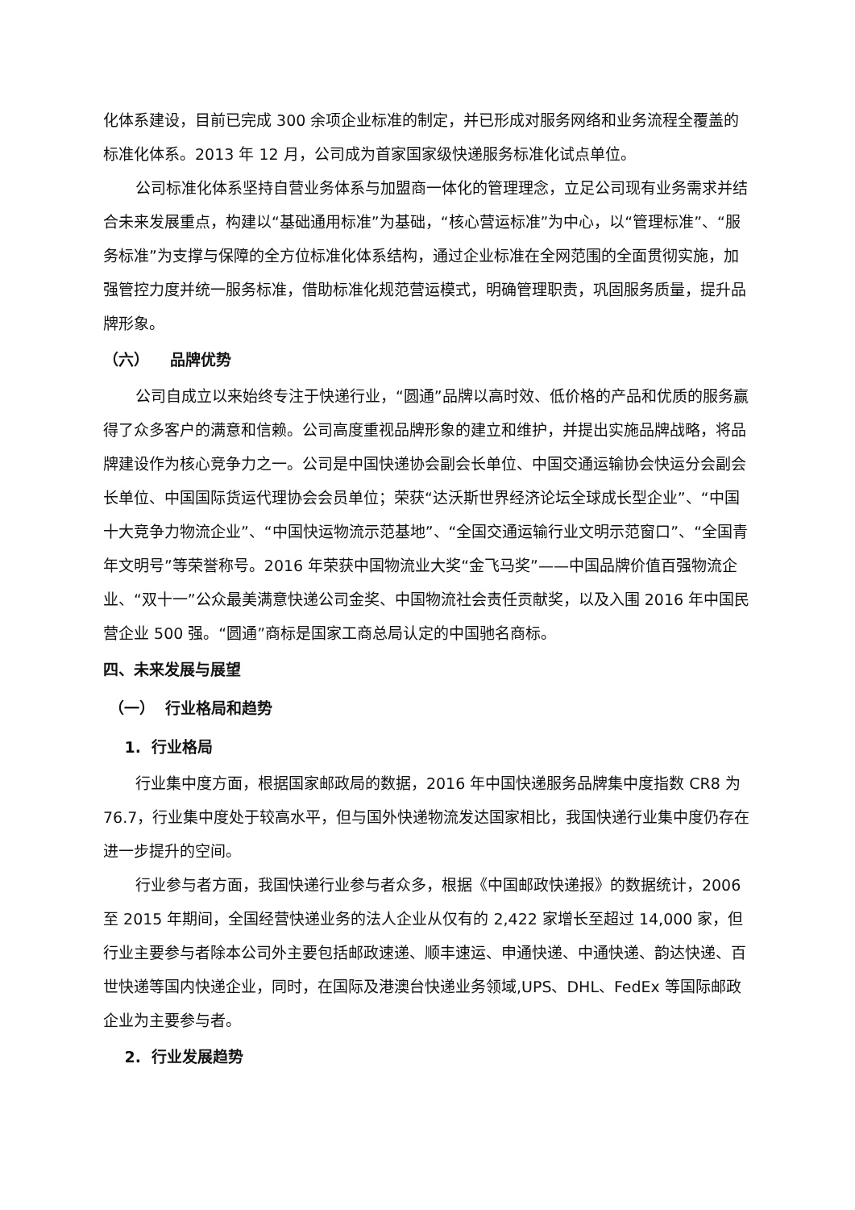化体系建设，目前已完成 300 余项企业标准的制定，并已形成对服务网络和业务流程全覆盖的标准化体系。2013 年 12 月，公司成为首家国家级快递服务标准化试点单位。
公司标准化体系坚持自营业务体系与加盟商一体化的管理理念，立足公司现有业务需求并结合未来发展重点，构建以“基础通用标准”为基础，“核心营运标准”为中心，以“管理标准”、“服务标准”为支撑与保障的全方位标准化体系结构，通过企业标准在全网范围的全面贯彻实施，加强管控力度并统一服务标准，借助标准化规范营运模式，明确管理职责，巩固服务质量，提升品牌形象。
（六） 品牌优势
公司自成立以来始终专注于快递行业，“圆通”品牌以高时效、低价格的产品和优质的服务赢得了众多客户的满意和信赖。公司高度重视品牌形象的建立和维护，并提出实施品牌战略，将品牌建设作为核心竞争力之一。公司是中国快递协会副会长单位、中国交通运输协会快运分会副会长单位、中国国际货运代理协会会员单位；荣获“达沃斯世界经济论坛全球成长型企业”、“中国十大竞争力物流企业”、“中国快运物流示范基地”、“全国交通运输行业文明示范窗口”、“全国青年文明号”等荣誉称号。2016 年荣获中国物流业大奖“金飞马奖”——中国品牌价值百强物流企业、“双十一”公众最美满意快递公司金奖、中国物流社会责任贡献奖，以及入围 2016 年中国民营企业 500 强。“圆通”商标是国家工商总局认定的中国驰名商标。
四、未来发展与展望
（一） 行业格局和趋势
1. 行业格局
行业集中度方面，根据国家邮政局的数据，2016 年中国快递服务品牌集中度指数 CR8 为 76.7，行业集中度处于较高水平，但与国外快递物流发达国家相比，我国快递行业集中度仍存在进一步提升的空间。
行业参与者方面，我国快递行业参与者众多，根据《中国邮政快递报》的数据统计，2006 至 2015 年期间，全国经营快递业务的法人企业从仅有的 2,422 家增长至超过 14,000 家，但行业主要参与者除本公司外主要包括邮政速递、顺丰速运、申通快递、中通快递、韵达快递、百世快递等国内快递企业，同时，在国际及港澳台快递业务领域,UPS、DHL、FedEx 等国际邮政企业为主要参与者。
2. 行业发展趋势